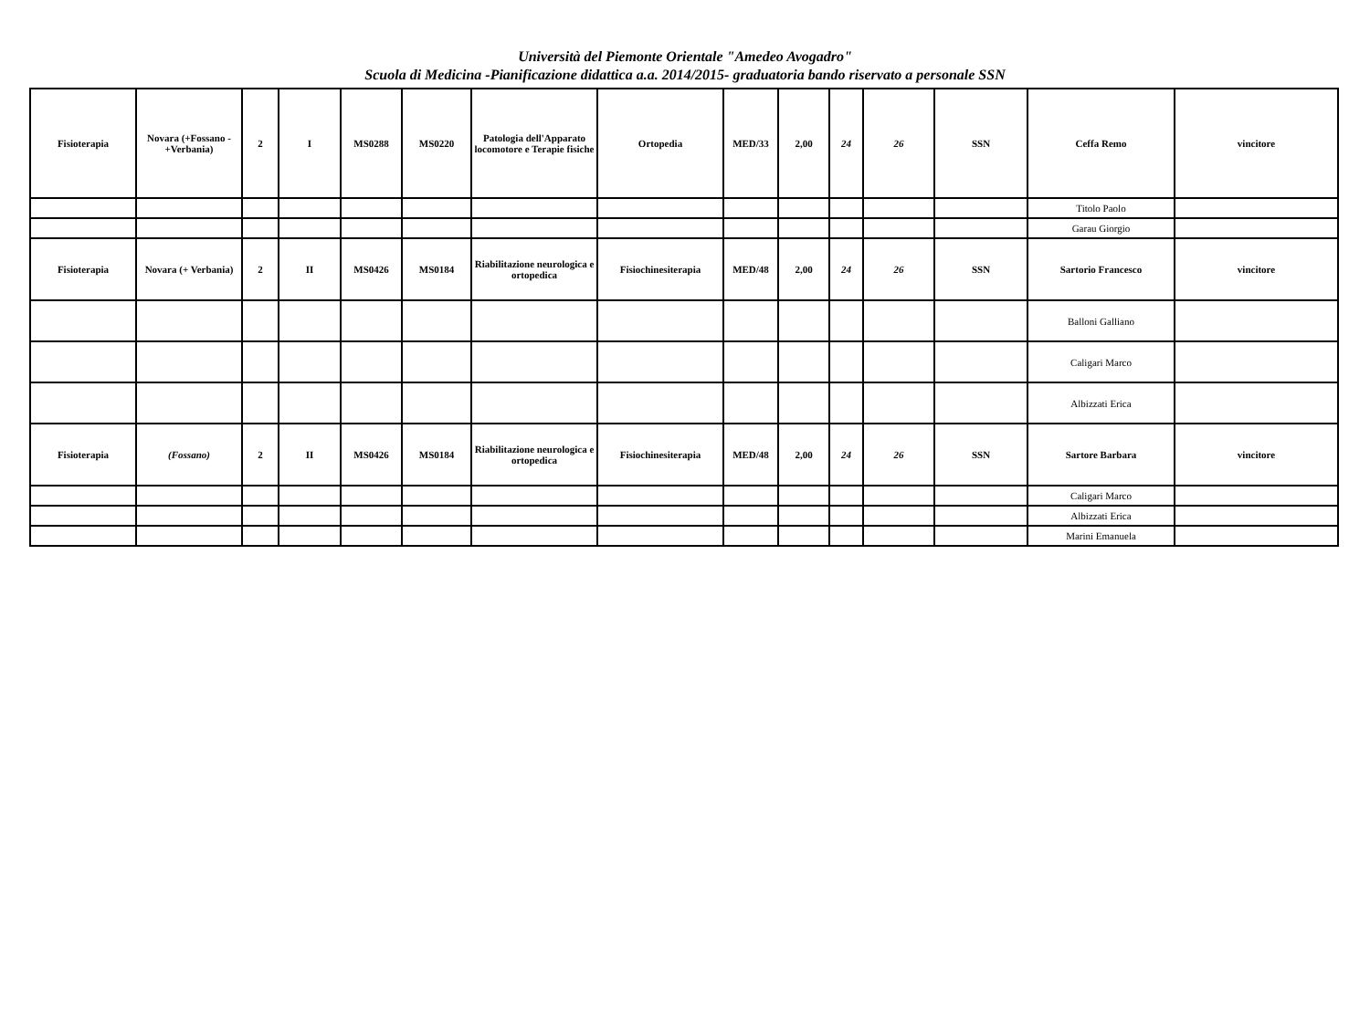Università del Piemonte Orientale "Amedeo Avogadro"
Scuola di Medicina -Pianificazione didattica a.a. 2014/2015- graduatoria bando riservato a personale SSN
| Fisioterapia | Novara (+Fossano - +Verbania) | 2 | I | MS0288 | MS0220 | Patologia dell'Apparato locomotore e Terapie fisiche | Ortopedia | MED/33 | 2,00 | 24 | 26 | SSN | Ceffa Remo | vincitore |
| | | | | | | | | | | | | | Titolo Paolo | |
| | | | | | | | | | | | | | Garau Giorgio | |
| Fisioterapia | Novara (+ Verbania) | 2 | II | MS0426 | MS0184 | Riabilitazione neurologica e ortopedica | Fisiochinesiterapia | MED/48 | 2,00 | 24 | 26 | SSN | Sartorio Francesco | vincitore |
| | | | | | | | | | | | | | Balloni Galliano | |
| | | | | | | | | | | | | | Caligari Marco | |
| | | | | | | | | | | | | | Albizzati Erica | |
| Fisioterapia | (Fossano) | 2 | II | MS0426 | MS0184 | Riabilitazione neurologica e ortopedica | Fisiochinesiterapia | MED/48 | 2,00 | 24 | 26 | SSN | Sartore Barbara | vincitore |
| | | | | | | | | | | | | | Caligari Marco | |
| | | | | | | | | | | | | | Albizzati Erica | |
| | | | | | | | | | | | | | Marini Emanuela | |